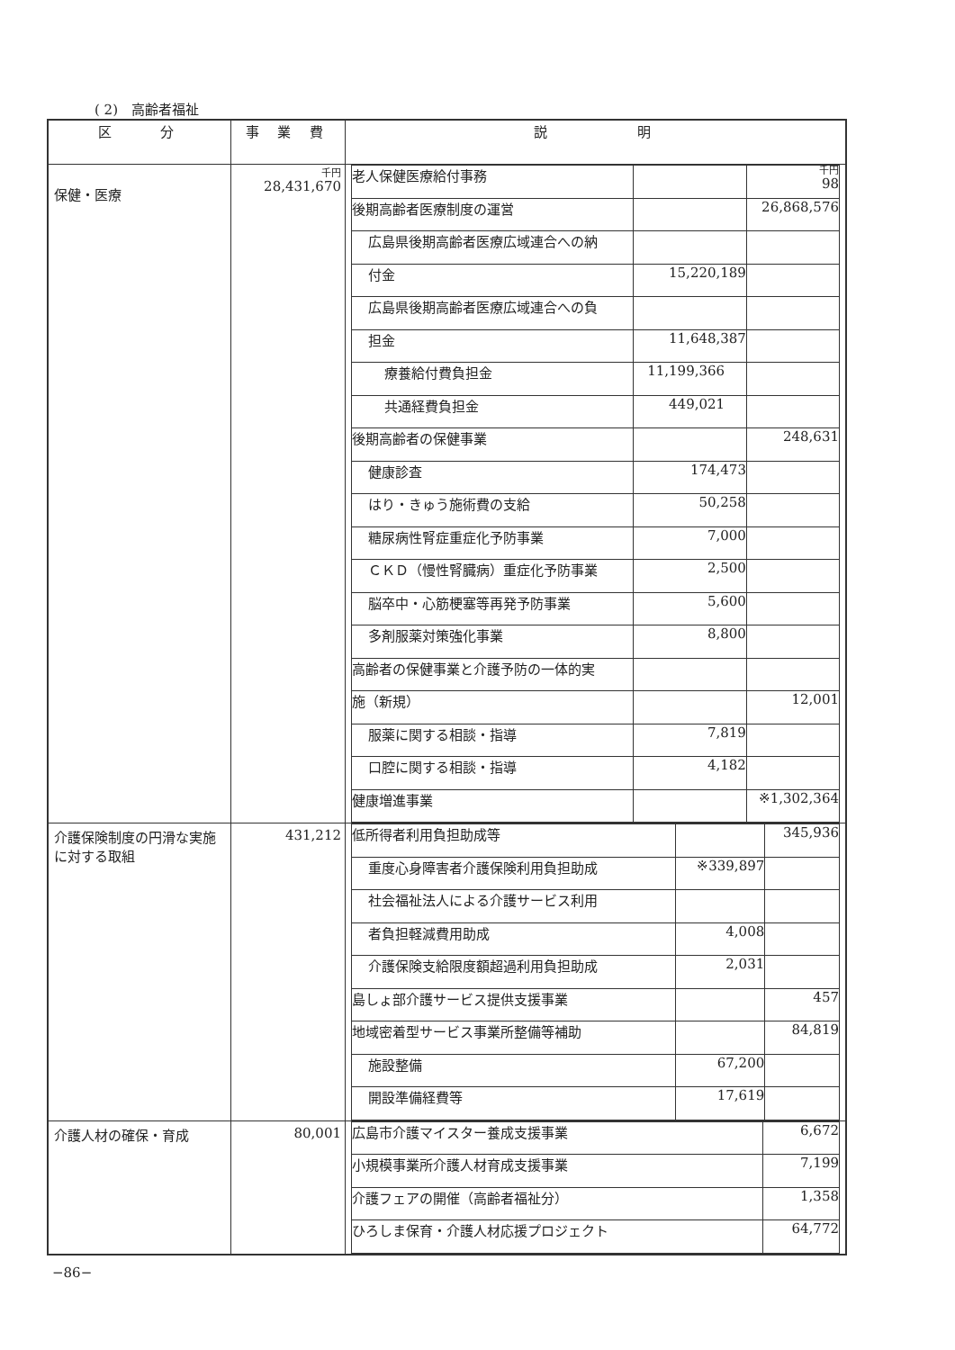( 2)　高齢者福祉
| 区 分 | 事 業 費 | 説 明 |
| --- | --- | --- |
| 保健・医療 | 千円 28,431,670 | / 老人保健医療給付事務 / / 千円 98 / / 後期高齢者医療制度の運営 / / 26,868,576 / / 広島県後期高齢者医療広域連合への納 / / / / 付金 / 15,220,189 / / / 広島県後期高齢者医療広域連合への負 / / / / 担金 / 11,648,387 / / / 療養給付費負担金 / 11,199,366 / / / 共通経費負担金 / 449,021 / / / 後期高齢者の保健事業 / / 248,631 / / 健康診査 / 174,473 / / / はり・きゅう施術費の支給 / 50,258 / / / 糖尿病性腎症重症化予防事業 / 7,000 / / / ＣＫＤ（慢性腎臓病）重症化予防事業 / 2,500 / / / 脳卒中・心筋梗塞等再発予防事業 / 5,600 / / / 多剤服薬対策強化事業 / 8,800 / / / 高齢者の保健事業と介護予防の一体的実 / / / / 施（新規） / / 12,001 / / 服薬に関する相談・指導 / 7,819 / / / 口腔に関する相談・指導 / 4,182 / / / 健康増進事業 / / ※1,302,364 / |
| 介護保険制度の円滑な実施に対する取組 | 431,212 | / 低所得者利用負担助成等 / / 345,936 / / 重度心身障害者介護保険利用負担助成 / ※339,897 / / / 社会福祉法人による介護サービス利用 / / / / 者負担軽減費用助成 / 4,008 / / / 介護保険支給限度額超過利用負担助成 / 2,031 / / / 島しょ部介護サービス提供支援事業 / / 457 / / 地域密着型サービス事業所整備等補助 / / 84,819 / / 施設整備 / 67,200 / / / 開設準備経費等 / 17,619 / / |
| 介護人材の確保・育成 | 80,001 | / 広島市介護マイスター養成支援事業 / 6,672 / / 小規模事業所介護人材育成支援事業 / 7,199 / / 介護フェアの開催（高齢者福祉分） / 1,358 / / ひろしま保育・介護人材応援プロジェクト / 64,772 / |
−86−